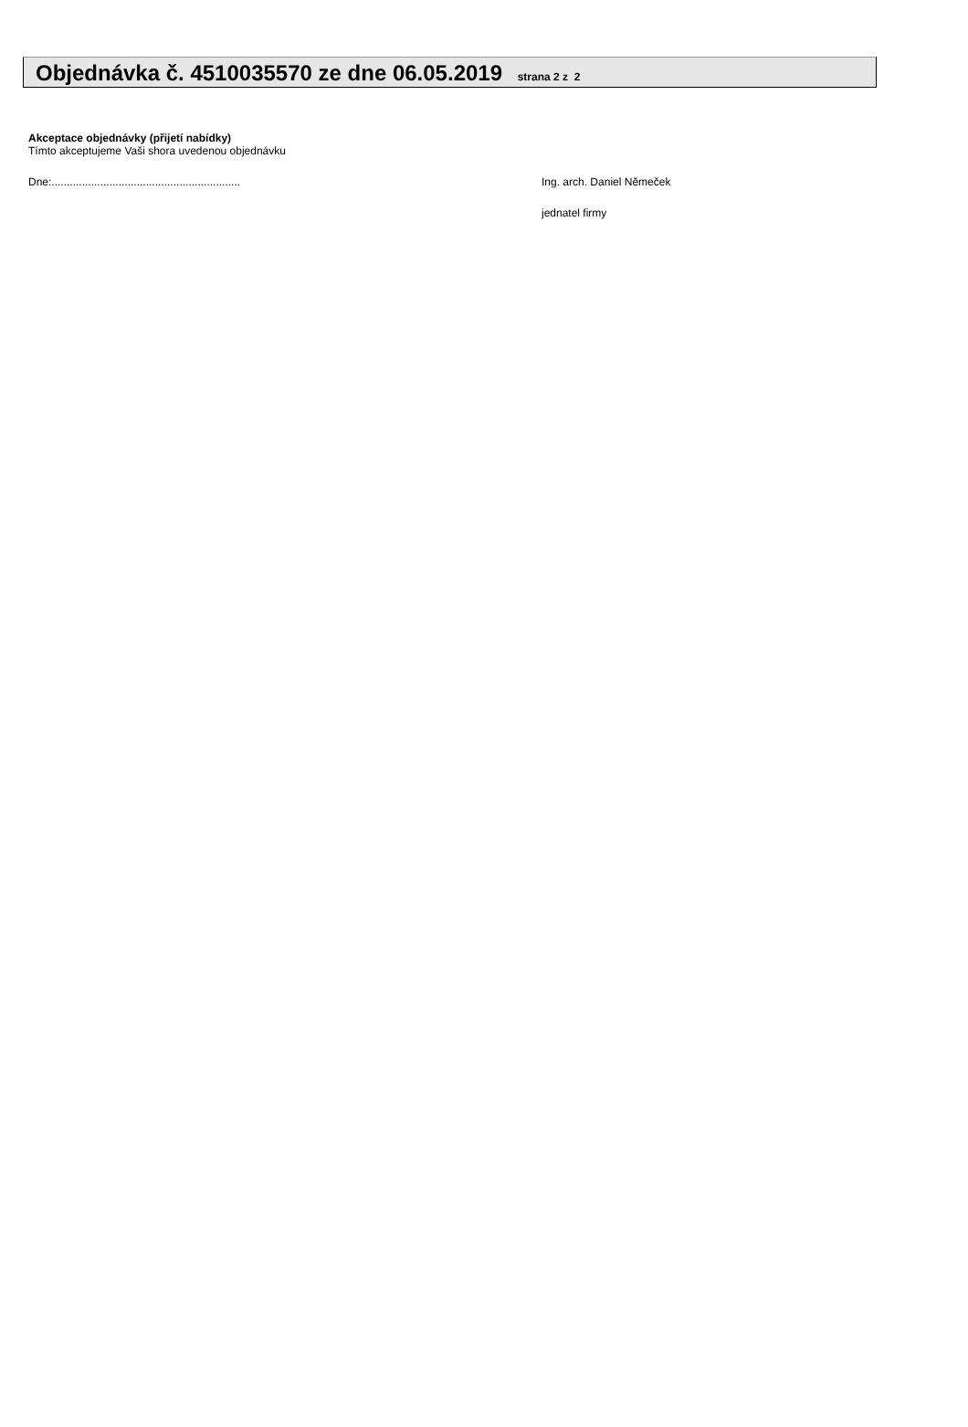Objednávka č. 4510035570 ze dne 06.05.2019 strana 2 z 2
Akceptace objednávky (přijetí nabídky)
Tímto akceptujeme Vaši shora uvedenou objednávku
Dne:.............................................................. Ing. arch. Daniel Němeček
jednatel firmy